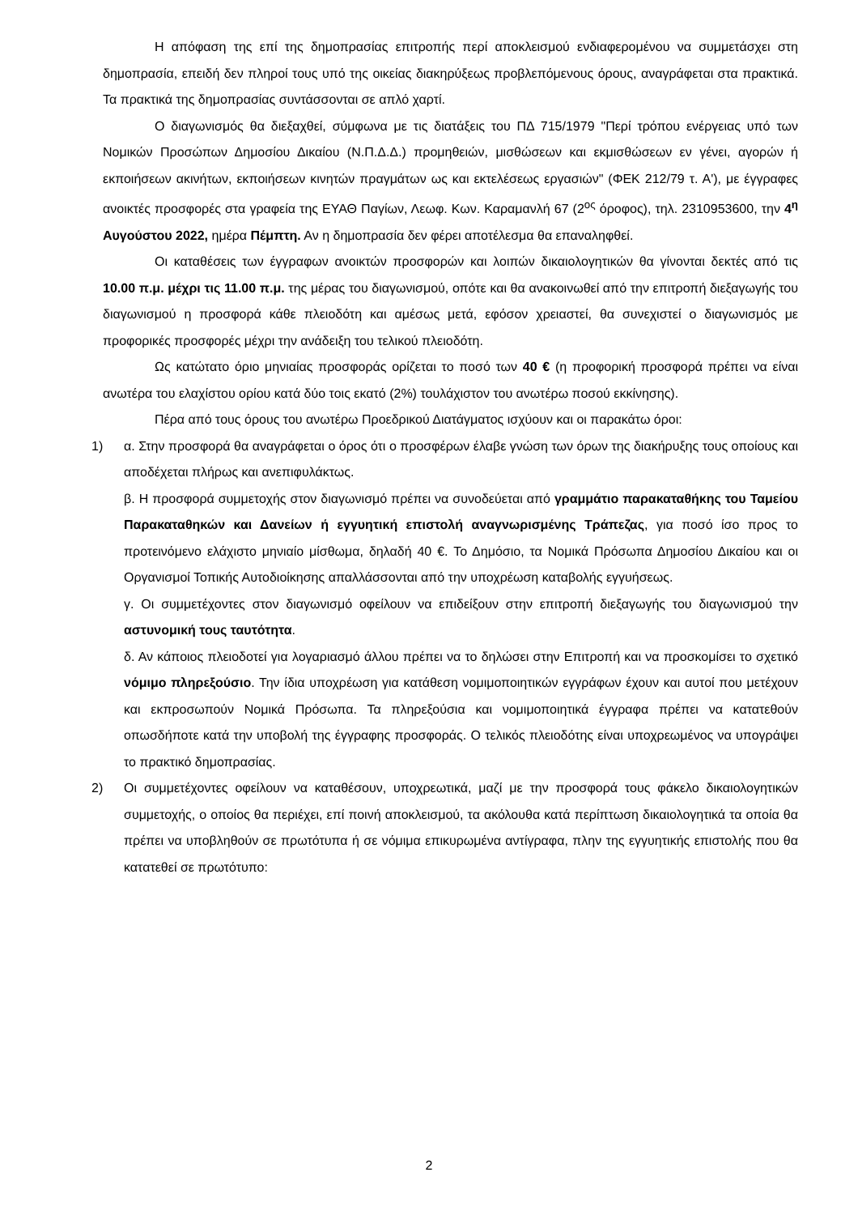Η απόφαση της επί της δημοπρασίας επιτροπής περί αποκλεισμού ενδιαφερομένου να συμμετάσχει στη δημοπρασία, επειδή δεν πληροί τους υπό της οικείας διακηρύξεως προβλεπόμενους όρους, αναγράφεται στα πρακτικά. Τα πρακτικά της δημοπρασίας συντάσσονται σε απλό χαρτί.
Ο διαγωνισμός θα διεξαχθεί, σύμφωνα με τις διατάξεις του ΠΔ 715/1979 "Περί τρόπου ενέργειας υπό των Νομικών Προσώπων Δημοσίου Δικαίου (Ν.Π.Δ.Δ.) προμηθειών, μισθώσεων και εκμισθώσεων εν γένει, αγορών ή εκποιήσεων ακινήτων, εκποιήσεων κινητών πραγμάτων ως και εκτελέσεως εργασιών" (ΦΕΚ 212/79 τ. Α'), με έγγραφες ανοικτές προσφορές στα γραφεία της ΕΥΑΘ Παγίων, Λεωφ. Κων. Καραμανλή 67 (2<sup>ος</sup> όροφος), τηλ. 2310953600, την 4<sup>η</sup> Αυγούστου 2022, ημέρα Πέμπτη. Αν η δημοπρασία δεν φέρει αποτέλεσμα θα επαναληφθεί.
Οι καταθέσεις των έγγραφων ανοικτών προσφορών και λοιπών δικαιολογητικών θα γίνονται δεκτές από τις 10.00 π.μ. μέχρι τις 11.00 π.μ. της μέρας του διαγωνισμού, οπότε και θα ανακοινωθεί από την επιτροπή διεξαγωγής του διαγωνισμού η προσφορά κάθε πλειοδότη και αμέσως μετά, εφόσον χρειαστεί, θα συνεχιστεί ο διαγωνισμός με προφορικές προσφορές μέχρι την ανάδειξη του τελικού πλειοδότη.
Ως κατώτατο όριο μηνιαίας προσφοράς ορίζεται το ποσό των 40 € (η προφορική προσφορά πρέπει να είναι ανωτέρα του ελαχίστου ορίου κατά δύο τοις εκατό (2%) τουλάχιστον του ανωτέρω ποσού εκκίνησης).
Πέρα από τους όρους του ανωτέρω Προεδρικού Διατάγματος ισχύουν και οι παρακάτω όροι:
1) α. Στην προσφορά θα αναγράφεται ο όρος ότι ο προσφέρων έλαβε γνώση των όρων της διακήρυξης τους οποίους και αποδέχεται πλήρως και ανεπιφυλάκτως.
β. Η προσφορά συμμετοχής στον διαγωνισμό πρέπει να συνοδεύεται από γραμμάτιο παρακαταθήκης του Ταμείου Παρακαταθηκών και Δανείων ή εγγυητική επιστολή αναγνωρισμένης Τράπεζας, για ποσό ίσο προς το προτεινόμενο ελάχιστο μηνιαίο μίσθωμα, δηλαδή 40 €. Το Δημόσιο, τα Νομικά Πρόσωπα Δημοσίου Δικαίου και οι Οργανισμοί Τοπικής Αυτοδιοίκησης απαλλάσσονται από την υποχρέωση καταβολής εγγυήσεως.
γ. Οι συμμετέχοντες στον διαγωνισμό οφείλουν να επιδείξουν στην επιτροπή διεξαγωγής του διαγωνισμού την αστυνομική τους ταυτότητα.
δ. Αν κάποιος πλειοδοτεί για λογαριασμό άλλου πρέπει να το δηλώσει στην Επιτροπή και να προσκομίσει το σχετικό νόμιμο πληρεξούσιο. Την ίδια υποχρέωση για κατάθεση νομιμοποιητικών εγγράφων έχουν και αυτοί που μετέχουν και εκπροσωπούν Νομικά Πρόσωπα. Τα πληρεξούσια και νομιμοποιητικά έγγραφα πρέπει να κατατεθούν οπωσδήποτε κατά την υποβολή της έγγραφης προσφοράς. Ο τελικός πλειοδότης είναι υποχρεωμένος να υπογράψει το πρακτικό δημοπρασίας.
2) Οι συμμετέχοντες οφείλουν να καταθέσουν, υποχρεωτικά, μαζί με την προσφορά τους φάκελο δικαιολογητικών συμμετοχής, ο οποίος θα περιέχει, επί ποινή αποκλεισμού, τα ακόλουθα κατά περίπτωση δικαιολογητικά τα οποία θα πρέπει να υποβληθούν σε πρωτότυπα ή σε νόμιμα επικυρωμένα αντίγραφα, πλην της εγγυητικής επιστολής που θα κατατεθεί σε πρωτότυπο:
2